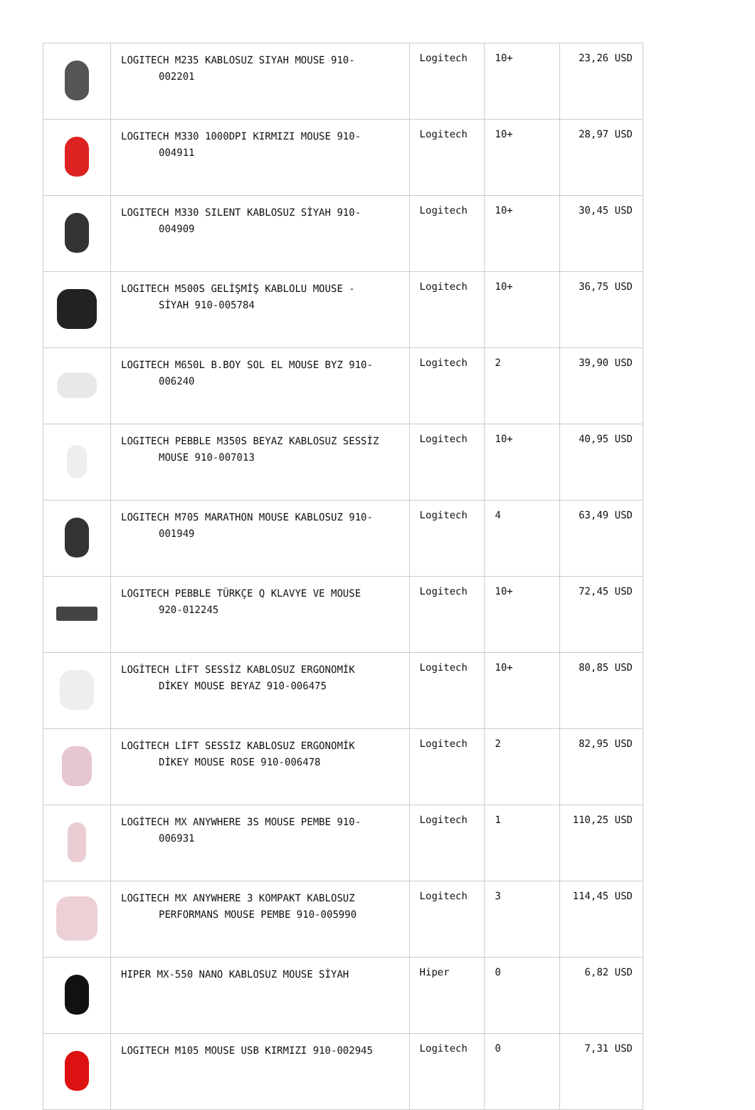| | LOGITECH M235 KABLOSUZ SIYAH MOUSE 910- 002201 | Logitech | 10+ | 23,26 USD |
| | LOGITECH M330 1000DPI KIRMIZI MOUSE 910- 004911 | Logitech | 10+ | 28,97 USD |
| | LOGITECH M330 SILENT KABLOSUZ SİYAH 910- 004909 | Logitech | 10+ | 30,45 USD |
| | LOGITECH M500S GELİŞMİŞ KABLOLU MOUSE - SİYAH 910-005784 | Logitech | 10+ | 36,75 USD |
| | LOGITECH M650L B.BOY SOL EL MOUSE BYZ 910- 006240 | Logitech | 2 | 39,90 USD |
| | LOGITECH PEBBLE M350S BEYAZ KABLOSUZ SESSİZ MOUSE 910-007013 | Logitech | 10+ | 40,95 USD |
| | LOGITECH M705 MARATHON MOUSE KABLOSUZ 910- 001949 | Logitech | 4 | 63,49 USD |
| | LOGITECH PEBBLE TÜRKÇE Q KLAVYE VE MOUSE 920-012245 | Logitech | 10+ | 72,45 USD |
| | LOGİTECH LİFT SESSİZ KABLOSUZ ERGONOMİK DİKEY MOUSE BEYAZ 910-006475 | Logitech | 10+ | 80,85 USD |
| | LOGİTECH LİFT SESSİZ KABLOSUZ ERGONOMİK DİKEY MOUSE ROSE 910-006478 | Logitech | 2 | 82,95 USD |
| | LOGİTECH MX ANYWHERE 3S MOUSE PEMBE 910- 006931 | Logitech | 1 | 110,25 USD |
| | LOGITECH MX ANYWHERE 3 KOMPAKT KABLOSUZ PERFORMANS MOUSE PEMBE 910-005990 | Logitech | 3 | 114,45 USD |
| | HIPER MX-550 NANO KABLOSUZ MOUSE SİYAH | Hiper | 0 | 6,82 USD |
| | LOGITECH M105 MOUSE USB KIRMIZI 910-002945 | Logitech | 0 | 7,31 USD |